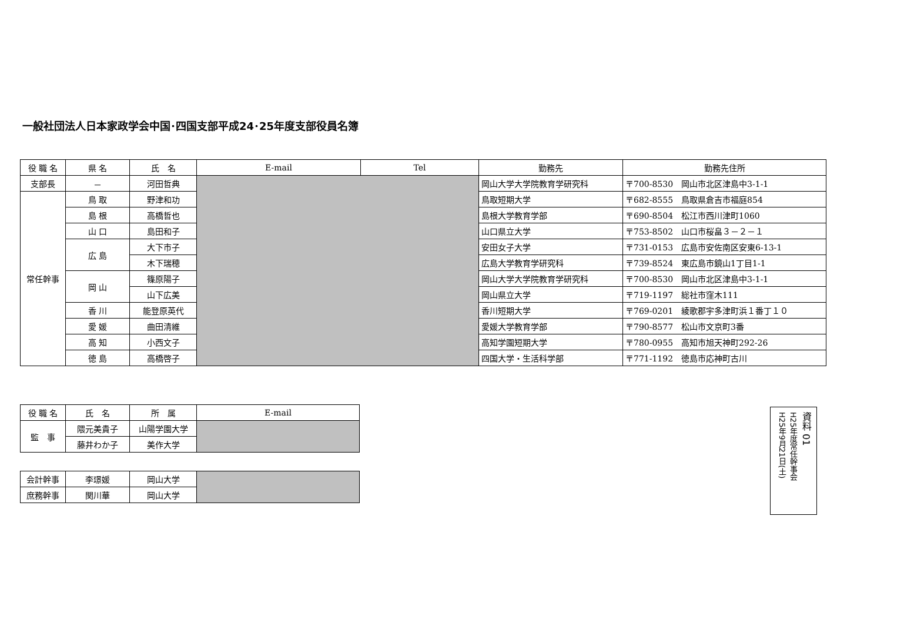一般社団法人日本家政学会中国･四国支部平成24･25年度支部役員名簿
| 役 職 名 | 県 名 | 氏 名 | E-mail | Tel | 勤務先 | 勤務先住所 |
| --- | --- | --- | --- | --- | --- | --- |
| 支部長 | － | 河田哲典 | | | 岡山大学大学院教育学研究科 | 〒700-8530 岡山市北区津島中3-1-1 |
| 常任幹事 | 鳥 取 | 野津和功 | | | 鳥取短期大学 | 〒682-8555 鳥取県倉吉市福庭854 |
| | 島 根 | 高橋哲也 | | | 島根大学教育学部 | 〒690-8504 松江市西川津町1060 |
| | 山 口 | 島田和子 | | | 山口県立大学 | 〒753-8502 山口市桜畠３－２－１ |
| | 広 島 | 大下市子 | | | 安田女子大学 | 〒731-0153 広島市安佐南区安東6-13-1 |
| | | 木下瑞穂 | | | 広島大学教育学研究科 | 〒739-8524 東広島市鏡山1丁目1-1 |
| | 岡 山 | 篠原陽子 | | | 岡山大学大学院教育学研究科 | 〒700-8530 岡山市北区津島中3-1-1 |
| | | 山下広美 | | | 岡山県立大学 | 〒719-1197 総社市窪木111 |
| | 香 川 | 能登原英代 | | | 香川短期大学 | 〒769-0201 綾歌郡宇多津町浜１番丁１０ |
| | 愛 媛 | 曲田清維 | | | 愛媛大学教育学部 | 〒790-8577 松山市文京町3番 |
| | 高 知 | 小西文子 | | | 高知学園短期大学 | 〒780-0955 高知市旭天神町292-26 |
| | 徳 島 | 高橋啓子 | | | 四国大学・生活科学部 | 〒771-1192 徳島市応神町古川 |
| 役 職 名 | 氏 名 | 所 属 | E-mail |
| --- | --- | --- | --- |
| 監 事 | 隈元美貴子 | 山陽学園大学 | |
| | 藤井わか子 | 美作大学 | |
| 会計幹事 | 李璟媛 | 岡山大学 | |
| 庶務幹事 | 関川華 | 岡山大学 | |
資料 01
H25年度常任幹事会
H25年9月21日(土)